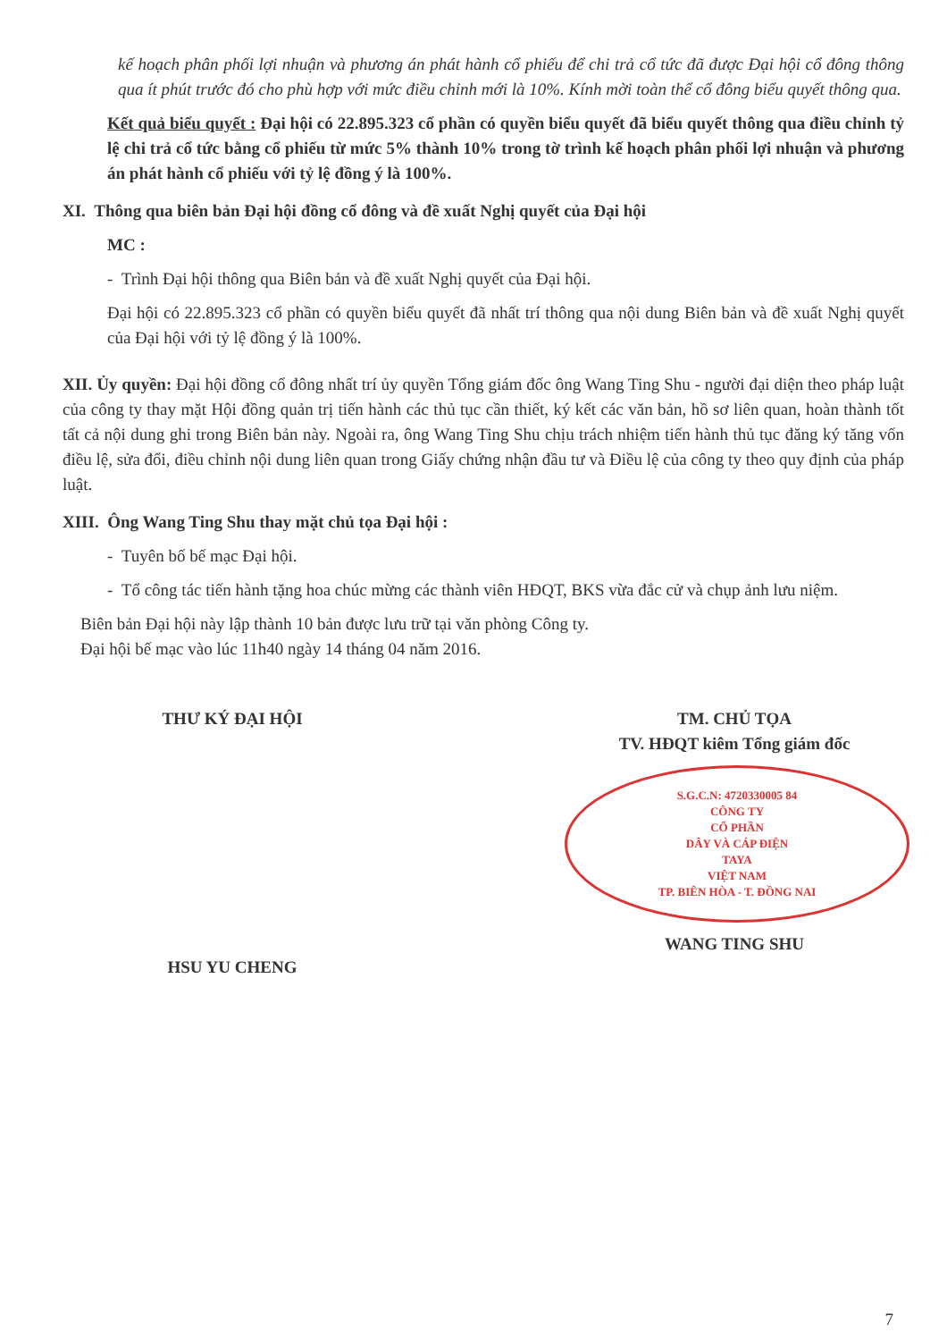kế hoạch phân phối lợi nhuận và phương án phát hành cổ phiếu để chi trả cổ tức đã được Đại hội cổ đông thông qua ít phút trước đó cho phù hợp với mức điều chỉnh mới là 10%. Kính mời toàn thể cổ đông biểu quyết thông qua.
Kết quả biểu quyết : Đại hội có 22.895.323 cổ phần có quyền biểu quyết đã biểu quyết thông qua điều chỉnh tỷ lệ chi trả cổ tức bằng cổ phiếu từ mức 5% thành 10% trong tờ trình kế hoạch phân phối lợi nhuận và phương án phát hành cổ phiếu với tỷ lệ đồng ý là 100%.
XI. Thông qua biên bản Đại hội đồng cổ đông và đề xuất Nghị quyết của Đại hội
MC :
- Trình Đại hội thông qua Biên bản và đề xuất Nghị quyết của Đại hội.
Đại hội có 22.895.323 cổ phần có quyền biểu quyết đã nhất trí thông qua nội dung Biên bản và đề xuất Nghị quyết của Đại hội với tỷ lệ đồng ý là 100%.
XII. Ủy quyền: Đại hội đồng cổ đông nhất trí ủy quyền Tổng giám đốc ông Wang Ting Shu - người đại diện theo pháp luật của công ty thay mặt Hội đồng quản trị tiến hành các thủ tục cần thiết, ký kết các văn bản, hồ sơ liên quan, hoàn thành tốt tất cả nội dung ghi trong Biên bản này. Ngoài ra, ông Wang Ting Shu chịu trách nhiệm tiến hành thủ tục đăng ký tăng vốn điều lệ, sửa đổi, điều chỉnh nội dung liên quan trong Giấy chứng nhận đầu tư và Điều lệ của công ty theo quy định của pháp luật.
XIII. Ông Wang Ting Shu thay mặt chủ tọa Đại hội :
- Tuyên bố bế mạc Đại hội.
- Tổ công tác tiến hành tặng hoa chúc mừng các thành viên HĐQT, BKS vừa đắc cử và chụp ảnh lưu niệm.
Biên bản Đại hội này lập thành 10 bản được lưu trữ tại văn phòng Công ty.
Đại hội bế mạc vào lúc 11h40 ngày 14 tháng 04 năm 2016.
THƯ KÝ ĐẠI HỘI
HSU YU CHENG
TM. CHỦ TỌA
TV. HĐQT kiêm Tổng giám đốc
S.G.C.N: 4720330005 84
CÔNG TY
CỔ PHẦN
DÂY VÀ CÁP ĐIỆN
TAYA
VIỆT NAM
TP. BIÊN HÒA - T. ĐỒNG NAI
WANG TING SHU
7